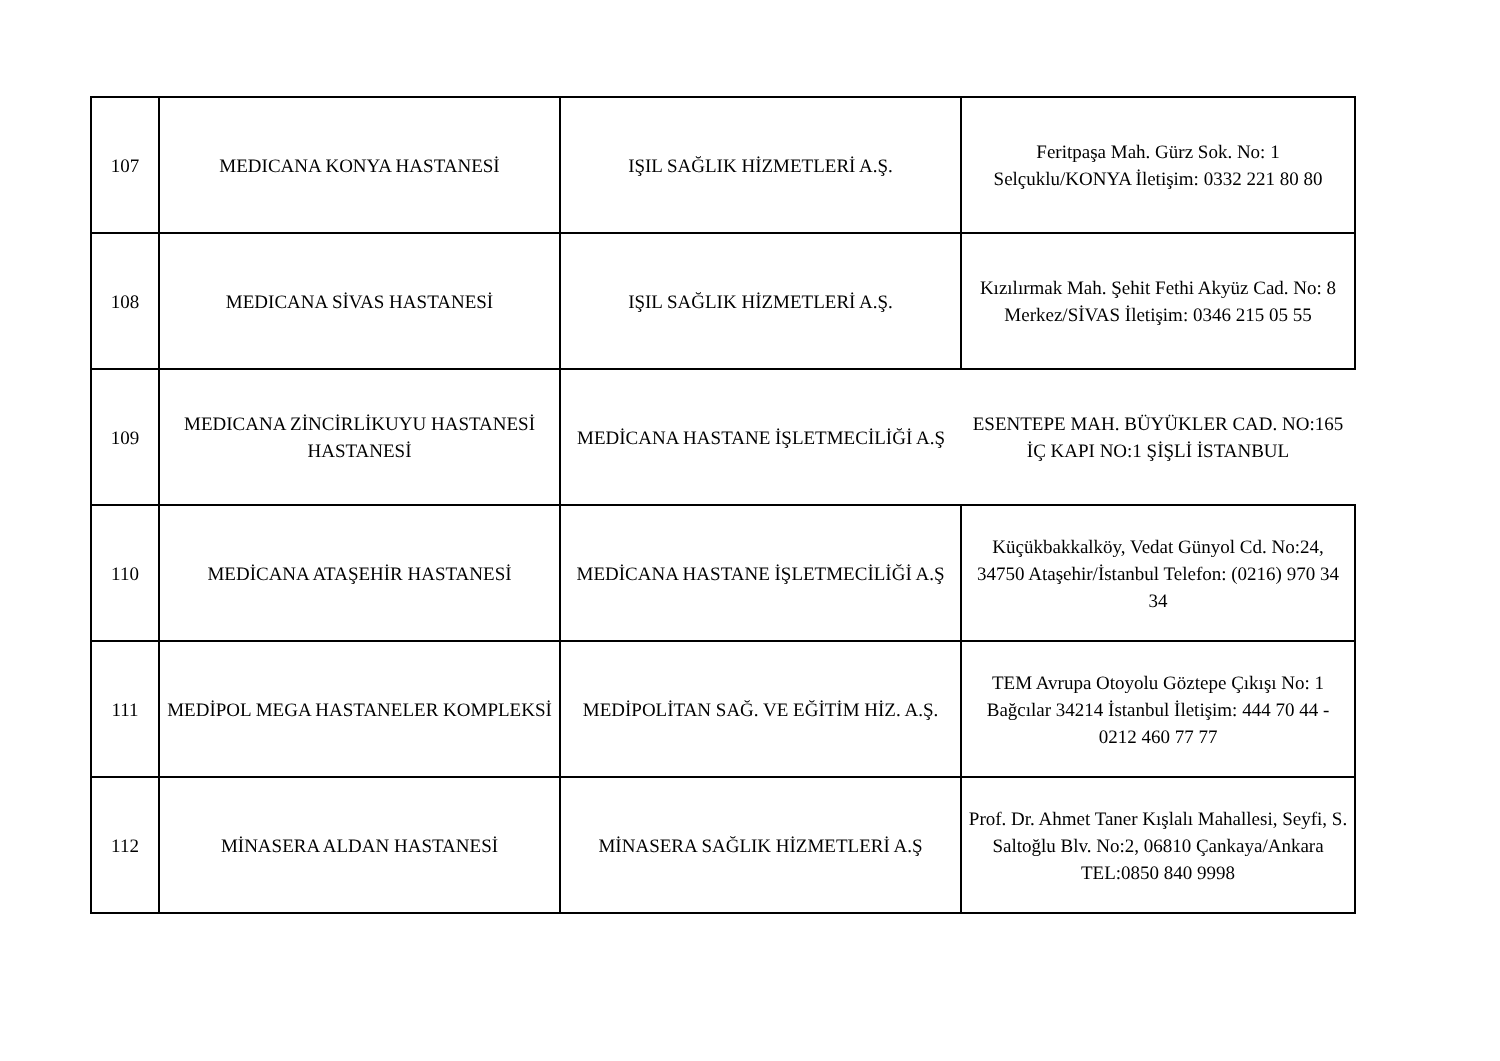| 107 | MEDICANA KONYA HASTANESİ | IŞIL SAĞLIK HİZMETLERİ A.Ş. | Feritpaşa Mah. Gürz Sok. No: 1 Selçuklu/KONYA İletişim: 0332 221 80 80 |
| 108 | MEDICANA SİVAS HASTANESİ | IŞIL SAĞLIK HİZMETLERİ A.Ş. | Kızılırmak Mah. Şehit Fethi Akyüz Cad. No: 8 Merkez/SİVAS İletişim: 0346 215 05 55 |
| 109 | MEDICANA ZİNCİRLİKUYU HASTANESİ HASTANESİ | MEDİCANA HASTANE İŞLETMECİLİĞİ A.Ş | ESENTEPE MAH. BÜYÜKLER CAD. NO:165 İÇ KAPI NO:1 ŞİŞLİ İSTANBUL |
| 110 | MEDİCANA ATAŞEHİR HASTANESİ | MEDİCANA HASTANE İŞLETMECİLİĞİ A.Ş | Küçükbakkalköy, Vedat Günyol Cd. No:24, 34750 Ataşehir/İstanbul Telefon: (0216) 970 34 34 |
| 111 | MEDİPOL MEGA HASTANELER KOMPLEKSİ | MEDİPOLİTAN SAĞ. VE EĞİTİM HİZ. A.Ş. | TEM Avrupa Otoyolu Göztepe Çıkışı No: 1 Bağcılar 34214 İstanbul İletişim: 444 70 44 - 0212 460 77 77 |
| 112 | MİNASERA ALDAN HASTANESİ | MİNASERA SAĞLIK HİZMETLERİ A.Ş | Prof. Dr. Ahmet Taner Kışlalı Mahallesi, Seyfi, S. Saltoğlu Blv. No:2, 06810 Çankaya/Ankara TEL:0850 840 9998 |